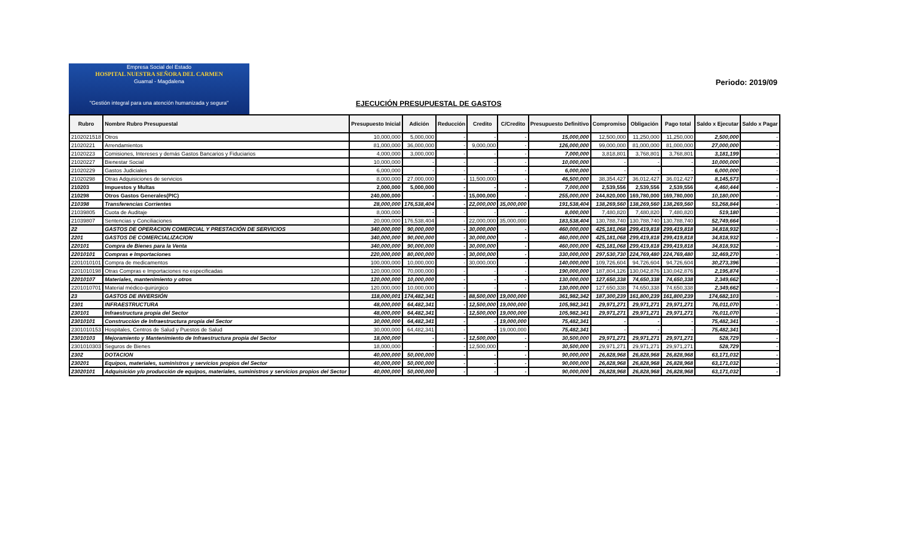Empresa Social del Estado
HOSPITAL NUESTRA SEÑORA DEL CARMEN
Guamal - Magdalena
"Gestión integral para una atención humanizada y segura"
Periodo: 2019/09
EJECUCIÓN PRESUPUESTAL DE GASTOS
| Rubro | Nombre Rubro Presupuestal | Presupuesto Inicial | Adición | Reducción | Credito | C/Credito | Presupuesto Definitivo | Compromiso | Obligación | Pago total | Saldo x Ejecutar | Saldo x Pagar |
| --- | --- | --- | --- | --- | --- | --- | --- | --- | --- | --- | --- | --- |
| 2102021518 | Otros | 10,000,000 | 5,000,000 | - | - | - | 15,000,000 | 12,500,000 | 11,250,000 | 11,250,000 | 2,500,000 | - |
| 21020221 | Arrendamientos | 81,000,000 | 36,000,000 | - | 9,000,000 | - | 126,000,000 | 99,000,000 | 81,000,000 | 81,000,000 | 27,000,000 | - |
| 21020223 | Comisiones, Intereses y demás Gastos Bancarios y Fiduciarios | 4,000,000 | 3,000,000 | - | - | - | 7,000,000 | 3,818,801 | 3,768,801 | 3,768,801 | 3,181,199 | - |
| 21020227 | Bienestar Social | 10,000,000 | - | - | - | - | 10,000,000 | - | - | - | 10,000,000 | - |
| 21020229 | Gastos Judiciales | 6,000,000 | - | - | - | - | 6,000,000 | - | - | - | 6,000,000 | - |
| 21020298 | Otras Adquisiciones de servicios | 8,000,000 | 27,000,000 | - | 11,500,000 | - | 46,500,000 | 38,354,427 | 36,012,427 | 36,012,427 | 8,145,573 | - |
| 210203 | Impuestos y Multas | 2,000,000 | 5,000,000 | - | - | - | 7,000,000 | 2,539,556 | 2,539,556 | 2,539,556 | 4,460,444 | - |
| 210298 | Otros Gastos Generales(PIC) | 240,000,000 | - | - | 15,000,000 | - | 255,000,000 | 244,820,000 | 169,780,000 | 169,780,000 | 10,180,000 | - |
| 210398 | Transferencias Corrientes | 28,000,000 | 176,538,404 | - | 22,000,000 | 35,000,000 | 191,538,404 | 138,269,560 | 138,269,560 | 138,269,560 | 53,268,844 | - |
| 21039805 | Cuota de Auditaje | 8,000,000 | - | - | - | - | 8,000,000 | 7,480,820 | 7,480,820 | 7,480,820 | 519,180 | - |
| 21039807 | Sentencias y Conciliaciones | 20,000,000 | 176,538,404 | - | 22,000,000 | 35,000,000 | 183,538,404 | 130,788,740 | 130,788,740 | 130,788,740 | 52,749,664 | - |
| 22 | GASTOS DE OPERACION COMERCIAL Y PRESTACIÓN DE SERVICIOS | 340,000,000 | 90,000,000 | - | 30,000,000 | - | 460,000,000 | 425,181,068 | 299,419,818 | 299,419,818 | 34,818,932 | - |
| 2201 | GASTOS DE COMERCIALIZACION | 340,000,000 | 90,000,000 | - | 30,000,000 | - | 460,000,000 | 425,181,068 | 299,419,818 | 299,419,818 | 34,818,932 | - |
| 220101 | Compra de Bienes para la Venta | 340,000,000 | 90,000,000 | - | 30,000,000 | - | 460,000,000 | 425,181,068 | 299,419,818 | 299,419,818 | 34,818,932 | - |
| 22010101 | Compras e Importaciones | 220,000,000 | 80,000,000 | - | 30,000,000 | - | 330,000,000 | 297,530,730 | 224,769,480 | 224,769,480 | 32,469,270 | - |
| 2201010101 | Compra de medicamentos | 100,000,000 | 10,000,000 | - | 30,000,000 | - | 140,000,000 | 109,726,604 | 94,726,604 | 94,726,604 | 30,273,396 | - |
| 2201010198 | Otras Compras e Importaciones no especificadas | 120,000,000 | 70,000,000 | - | - | - | 190,000,000 | 187,804,126 | 130,042,876 | 130,042,876 | 2,195,874 | - |
| 22010107 | Materiales, mantenimiento y otros | 120,000,000 | 10,000,000 | - | - | - | 130,000,000 | 127,650,338 | 74,650,338 | 74,650,338 | 2,349,662 | - |
| 2201010701 | Material médico-quirúrgico | 120,000,000 | 10,000,000 | - | - | - | 130,000,000 | 127,650,338 | 74,650,338 | 74,650,338 | 2,349,662 | - |
| 23 | GASTOS DE INVERSIÓN | 118,000,001 | 174,482,341 | - | 88,500,000 | 19,000,000 | 361,982,342 | 187,300,239 | 161,800,239 | 161,800,239 | 174,682,103 | - |
| 2301 | INFRAESTRUCTURA | 48,000,000 | 64,482,341 | - | 12,500,000 | 19,000,000 | 105,982,341 | 29,971,271 | 29,971,271 | 29,971,271 | 76,011,070 | - |
| 230101 | Infraestructura propia del Sector | 48,000,000 | 64,482,341 | - | 12,500,000 | 19,000,000 | 105,982,341 | 29,971,271 | 29,971,271 | 29,971,271 | 76,011,070 | - |
| 23010101 | Construcción de Infraestructura propia del Sector | 30,000,000 | 64,482,341 | - | - | 19,000,000 | 75,482,341 | - | - | - | 75,482,341 | - |
| 2301010153 | Hospitales, Centros de Salud y Puestos de Salud | 30,000,000 | 64,482,341 | - | - | 19,000,000 | 75,482,341 | - | - | - | 75,482,341 | - |
| 23010103 | Mejoramiento y Mantenimiento de Infraestructura propia del Sector | 18,000,000 | - | - | 12,500,000 | - | 30,500,000 | 29,971,271 | 29,971,271 | 29,971,271 | 528,729 | - |
| 2301010303 | Seguros de Bienes | 18,000,000 | - | - | 12,500,000 | - | 30,500,000 | 29,971,271 | 29,971,271 | 29,971,271 | 528,729 | - |
| 2302 | DOTACION | 40,000,000 | 50,000,000 | - | - | - | 90,000,000 | 26,828,968 | 26,828,968 | 26,828,968 | 63,171,032 | - |
| 230201 | Equipos, materiales, suministros y servicios propios del Sector | 40,000,000 | 50,000,000 | - | - | - | 90,000,000 | 26,828,968 | 26,828,968 | 26,828,968 | 63,171,032 | - |
| 23020101 | Adquisición y/o producción de equipos, materiales, suministros y servicios propios del Sector | 40,000,000 | 50,000,000 | - | - | - | 90,000,000 | 26,828,968 | 26,828,968 | 26,828,968 | 63,171,032 | - |